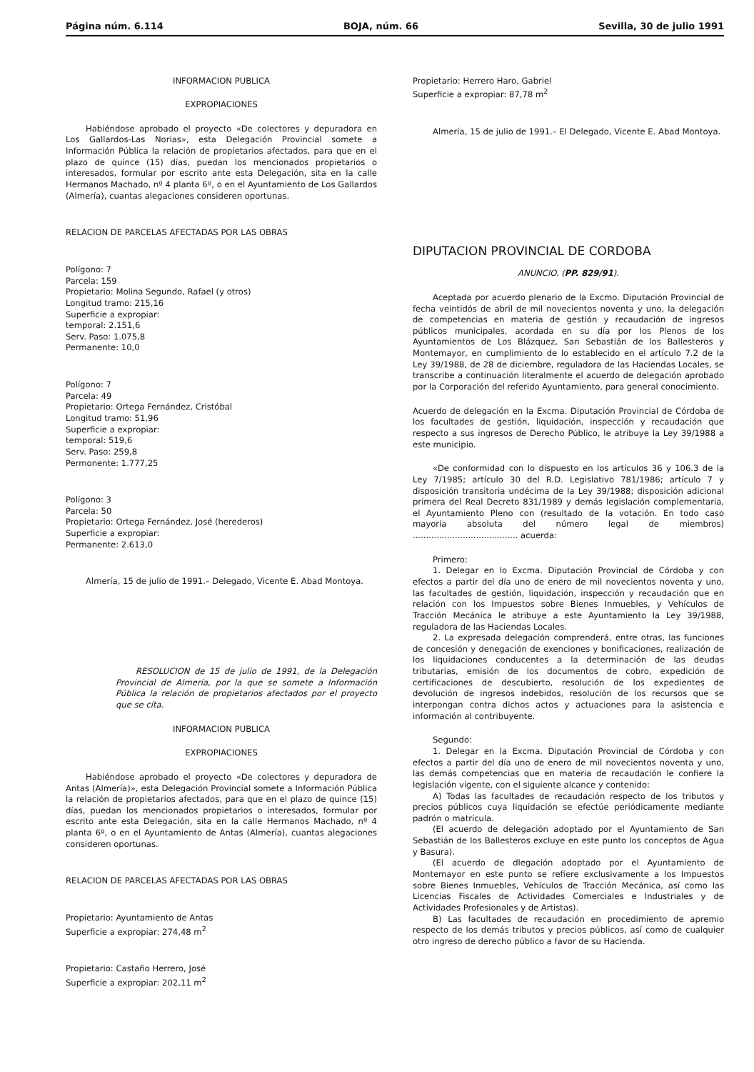Página núm. 6.114 BOJA, núm. 66 Sevilla, 30 de julio 1991
INFORMACION PUBLICA
EXPROPIACIONES
Habiéndose aprobado el proyecto «De colectores y depuradora en Los Gallardos-Las Norias», esta Delegación Provincial somete a Información Pública la relación de propietarios afectados, para que en el plazo de quince (15) días, puedan los mencionados propietarios o interesados, formular por escrito ante esta Delegación, sita en la calle Hermanos Machado, nº 4 planta 6º, o en el Ayuntamiento de Los Gallardos (Almería), cuantas alegaciones consideren oportunas.
RELACION DE PARCELAS AFECTADAS POR LAS OBRAS
Polígono: 7
Parcela: 159
Propietario: Molina Segundo, Rafael (y otros)
Longitud tramo: 215,16
Superficie a expropiar:
temporal: 2.151,6
Serv. Paso: 1.075,8
Permanente: 10,0
Polígono: 7
Parcela: 49
Propietario: Ortega Fernández, Cristóbal
Longitud tramo: 51,96
Superficie a expropiar:
temporal: 519,6
Serv. Paso: 259,8
Permonente: 1.777,25
Polígono: 3
Parcela: 50
Propietario: Ortega Fernández, José (herederos)
Superficie a expropiar:
Permanente: 2.613,0
Almería, 15 de julio de 1991.– Delegado, Vicente E. Abad Montoya.
RESOLUCION de 15 de julio de 1991, de la Delegación Provincial de Almería, por la que se somete a Información Pública la relación de propietarios afectados por el proyecto que se cita.
INFORMACION PUBLICA
EXPROPIACIONES
Habiéndose aprobado el proyecto «De colectores y depuradora de Antas (Almería)», esta Delegación Provincial somete a Información Pública la relación de propietarios afectados, para que en el plazo de quince (15) días, puedan los mencionados propietarios o interesados, formular por escrito ante esta Delegación, sita en la calle Hermanos Machado, nº 4 planta 6º, o en el Ayuntamiento de Antas (Almería), cuantas alegaciones consideren oportunas.
RELACION DE PARCELAS AFECTADAS POR LAS OBRAS
Propietario: Ayuntamiento de Antas
Superficie a expropiar: 274,48 m<sup>2</sup>
Propietario: Castaño Herrero, José
Superficie a expropiar: 202,11 m<sup>2</sup>
Propietario: Herrero Haro, Gabriel
Superficie a expropiar: 87,78 m<sup>2</sup>
Almería, 15 de julio de 1991.– El Delegado, Vicente E. Abad Montoya.
DIPUTACION PROVINCIAL DE CORDOBA
ANUNCIO. (PP. 829/91).
Aceptada por acuerdo plenario de la Excmo. Diputación Provincial de fecha veintidós de abril de mil novecientos noventa y uno, la delegación de competencias en materia de gestión y recaudación de ingresos públicos municipales, acordada en su día por los Plenos de los Ayuntamientos de Los Blázquez, San Sebastián de los Ballesteros y Montemayor, en cumplimiento de lo establecido en el artículo 7.2 de la Ley 39/1988, de 28 de diciembre, reguladora de las Haciendas Locales, se transcribe a continuación literalmente el acuerdo de delegación aprobado por la Corporación del referido Ayuntamiento, para general conocimiento.
Acuerdo de delegación en la Excma. Diputación Provincial de Córdoba de los facultades de gestión, liquidación, inspección y recaudación que respecto a sus ingresos de Derecho Público, le atribuye la Ley 39/1988 a este municipio.
«De conformidad con lo dispuesto en los artículos 36 y 106.3 de la Ley 7/1985; artículo 30 del R.D. Legislativo 781/1986; artículo 7 y disposición transitoria undécima de la Ley 39/1988; disposición adicional primera del Real Decreto 831/1989 y demás legislación complementaria, el Ayuntamiento Pleno con (resultado de la votación. En todo caso mayoría absoluta del número legal de miembros) ........................................ acuerda:
Primero:
1. Delegar en lo Excma. Diputación Provincial de Córdoba y con efectos a partir del día uno de enero de mil novecientos noventa y uno, las facultades de gestión, liquidación, inspección y recaudación que en relación con los Impuestos sobre Bienes Inmuebles, y Vehículos de Tracción Mecánica le atribuye a este Ayuntamiento la Ley 39/1988, reguladora de las Haciendas Locales.
2. La expresada delegación comprenderá, entre otras, las funciones de concesión y denegación de exenciones y bonificaciones, realización de los liquidaciones conducentes a la determinación de las deudas tributarias, emisión de los documentos de cobro, expedición de certificaciones de descubierto, resolución de los expedientes de devolución de ingresos indebidos, resolución de los recursos que se interpongan contra dichos actos y actuaciones para la asistencia e información al contribuyente.
Segundo:
1. Delegar en la Excma. Diputación Provincial de Córdoba y con efectos a partir del día uno de enero de mil novecientos noventa y uno, las demás competencias que en materia de recaudación le confiere la legislación vigente, con el siguiente alcance y contenido:
A) Todas las facultades de recaudación respecto de los tributos y precios públicos cuya liquidación se efectúe periódicamente mediante padrón o matrícula.
(El acuerdo de delegación adoptado por el Ayuntamiento de San Sebastián de los Ballesteros excluye en este punto los conceptos de Agua y Basura).
(El acuerdo de dlegación adoptado por el Ayuntamiento de Montemayor en este punto se refiere exclusivamente a los Impuestos sobre Bienes Inmuebles, Vehículos de Tracción Mecánica, así como las Licencias Fiscales de Actividades Comerciales e Industriales y de Actividades Profesionales y de Artistas).
B) Las facultades de recaudación en procedimiento de apremio respecto de los demás tributos y precios públicos, así como de cualquier otro ingreso de derecho público a favor de su Hacienda.